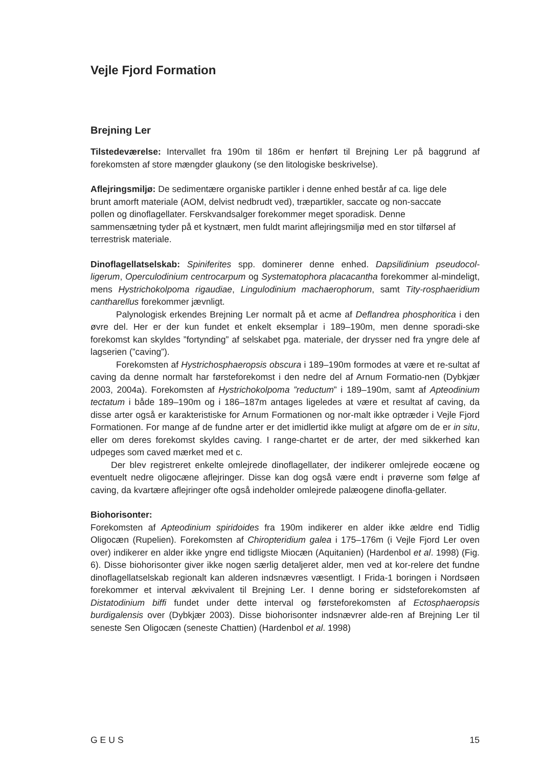Vejle Fjord Formation
Brejning Ler
Tilstedeværelse: Intervallet fra 190m til 186m er henført til Brejning Ler på baggrund af forekomsten af store mængder glaukony (se den litologiske beskrivelse).
Aflejringsmiljø: De sedimentære organiske partikler i denne enhed består af ca. lige dele brunt amorft materiale (AOM, delvist nedbrudt ved), træpartikler, saccate og non-saccate pollen og dinoflagellater. Ferskvandsalger forekommer meget sporadisk. Denne sammensætning tyder på et kystnært, men fuldt marint aflejringsmiljø med en stor tilførsel af terrestrisk materiale.
Dinoflagellatselskab: Spiniferites spp. dominerer denne enhed. Dapsilidinium pseudocol-ligerum, Operculodinium centrocarpum og Systematophora placacantha forekommer al-mindeligt, mens Hystrichokolpoma rigaudiae, Lingulodinium machaerophorum, samt Tity-rosphaeridium cantharellus forekommer jævnligt.
Palynologisk erkendes Brejning Ler normalt på et acme af Deflandrea phosphoritica i den øvre del. Her er der kun fundet et enkelt eksemplar i 189–190m, men denne sporadi-ske forekomst kan skyldes ”fortynding” af selskabet pga. materiale, der drysser ned fra yngre dele af lagserien (”caving”).
Forekomsten af Hystrichosphaeropsis obscura i 189–190m formodes at være et re-sultat af caving da denne normalt har førsteforekomst i den nedre del af Arnum Formatio-nen (Dybkjær 2003, 2004a). Forekomsten af Hystrichokolpoma ”reductum” i 189–190m, samt af Apteodinium tectatum i både 189–190m og i 186–187m antages ligeledes at være et resultat af caving, da disse arter også er karakteristiske for Arnum Formationen og nor-malt ikke optræder i Vejle Fjord Formationen. For mange af de fundne arter er det imidlertid ikke muligt at afgøre om de er in situ, eller om deres forekomst skyldes caving. I range-chartet er de arter, der med sikkerhed kan udpeges som caved mærket med et c.
Der blev registreret enkelte omlejrede dinoflagellater, der indikerer omlejrede eocæne og eventuelt nedre oligocæne aflejringer. Disse kan dog også være endt i prøverne som følge af caving, da kvartære aflejringer ofte også indeholder omlejrede palæogene dinofla-gellater.
Biohorisonter:
Forekomsten af Apteodinium spiridoides fra 190m indikerer en alder ikke ældre end Tidlig Oligocæn (Rupelien). Forekomsten af Chiropteridium galea i 175–176m (i Vejle Fjord Ler oven over) indikerer en alder ikke yngre end tidligste Miocæn (Aquitanien) (Hardenbol et al. 1998) (Fig. 6). Disse biohorisonter giver ikke nogen særlig detaljeret alder, men ved at kor-relere det fundne dinoflagellatselskab regionalt kan alderen indsnævres væsentligt. I Frida-1 boringen i Nordsøen forekommer et interval ækvivalent til Brejning Ler. I denne boring er sidsteforekomsten af Distatodinium biffi fundet under dette interval og førsteforekomsten af Ectosphaeropsis burdigalensis over (Dybkjær 2003). Disse biohorisonter indsnævrer alde-ren af Brejning Ler til seneste Sen Oligocæn (seneste Chattien) (Hardenbol et al. 1998)
GEUS 15